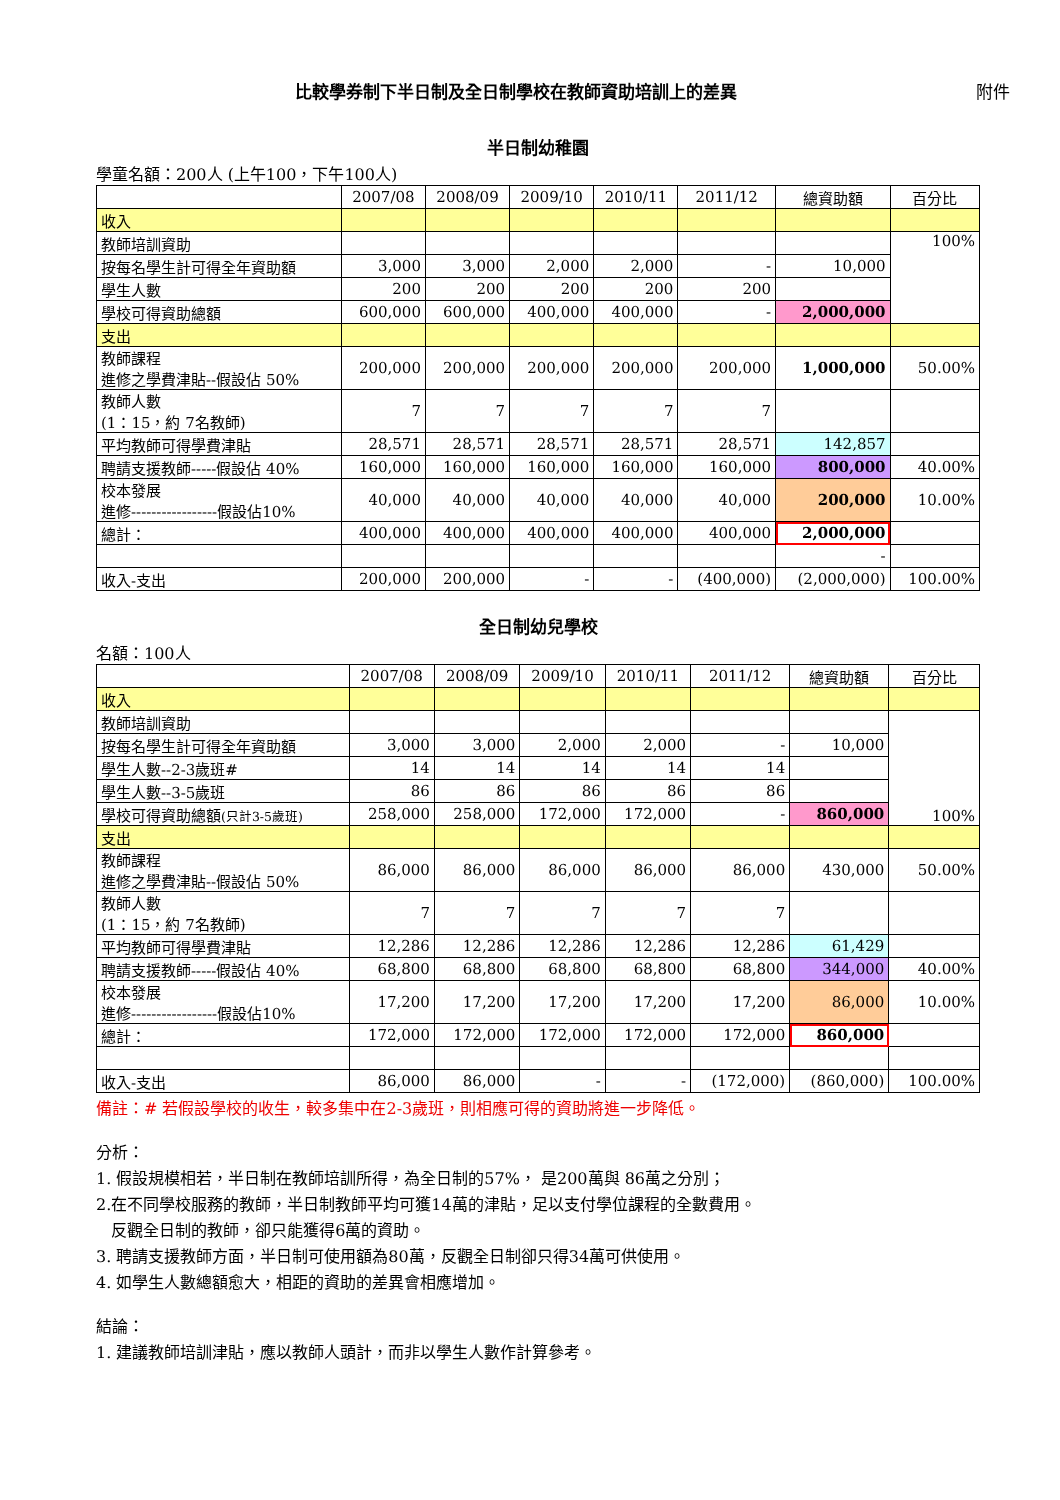比較學券制下半日制及全日制學校在教師資助培訓上的差異 附件
半日制幼稚園
學童名額：200人 (上午100，下午100人)
| | 2007/08 | 2008/09 | 2009/10 | 2010/11 | 2011/12 | 總資助額 | 百分比 |
| --- | --- | --- | --- | --- | --- | --- | --- |
| 收入 | | | | | | | |
| 教師培訓資助 | | | | | | | 100% |
| 按每名學生計可得全年資助額 | 3,000 | 3,000 | 2,000 | 2,000 | - | 10,000 | |
| 學生人數 | 200 | 200 | 200 | 200 | 200 | | |
| 學校可得資助總額 | 600,000 | 600,000 | 400,000 | 400,000 | - | 2,000,000 | |
| 支出 | | | | | | | |
| 教師課程 進修之學費津貼--假設佔 50% | 200,000 | 200,000 | 200,000 | 200,000 | 200,000 | 1,000,000 | 50.00% |
| 教師人數 (1：15，約 7名教師) | 7 | 7 | 7 | 7 | 7 | | |
| 平均教師可得學費津貼 | 28,571 | 28,571 | 28,571 | 28,571 | 28,571 | 142,857 | |
| 聘請支援教師-----假設佔 40% | 160,000 | 160,000 | 160,000 | 160,000 | 160,000 | 800,000 | 40.00% |
| 校本發展 進修-----------------假設佔10% | 40,000 | 40,000 | 40,000 | 40,000 | 40,000 | 200,000 | 10.00% |
| 總計： | 400,000 | 400,000 | 400,000 | 400,000 | 400,000 | 2,000,000 | |
| | | | | | | - | |
| 收入-支出 | 200,000 | 200,000 | - | - | (400,000) | (2,000,000) | 100.00% |
全日制幼兒學校
名額：100人
| | 2007/08 | 2008/09 | 2009/10 | 2010/11 | 2011/12 | 總資助額 | 百分比 |
| --- | --- | --- | --- | --- | --- | --- | --- |
| 收入 | | | | | | | |
| 教師培訓資助 | | | | | | | 100% |
| 按每名學生計可得全年資助額 | 3,000 | 3,000 | 2,000 | 2,000 | - | 10,000 | |
| 學生人數--2-3歲班# | 14 | 14 | 14 | 14 | 14 | | |
| 學生人數--3-5歲班 | 86 | 86 | 86 | 86 | 86 | | |
| 學校可得資助總額 (只計3-5歲班) | 258,000 | 258,000 | 172,000 | 172,000 | - | 860,000 | |
| 支出 | | | | | | | |
| 教師課程 進修之學費津貼--假設佔 50% | 86,000 | 86,000 | 86,000 | 86,000 | 86,000 | 430,000 | 50.00% |
| 教師人數 (1：15，約 7名教師) | 7 | 7 | 7 | 7 | 7 | | |
| 平均教師可得學費津貼 | 12,286 | 12,286 | 12,286 | 12,286 | 12,286 | 61,429 | |
| 聘請支援教師-----假設佔 40% | 68,800 | 68,800 | 68,800 | 68,800 | 68,800 | 344,000 | 40.00% |
| 校本發展 進修-----------------假設佔10% | 17,200 | 17,200 | 17,200 | 17,200 | 17,200 | 86,000 | 10.00% |
| 總計： | 172,000 | 172,000 | 172,000 | 172,000 | 172,000 | 860,000 | |
| 收入-支出 | 86,000 | 86,000 | - | - | (172,000) | (860,000) | 100.00% |
備註：# 若假設學校的收生，較多集中在2-3歲班，則相應可得的資助將進一步降低。
分析：
1. 假設規模相若，半日制在教師培訓所得，為全日制的57%， 是200萬與 86萬之分別；
2.在不同學校服務的教師，半日制教師平均可獲14萬的津貼，足以支付學位課程的全數費用。
反觀全日制的教師，卻只能獲得6萬的資助。
3. 聘請支援教師方面，半日制可使用額為80萬，反觀全日制卻只得34萬可供使用。
4. 如學生人數總額愈大，相距的資助的差異會相應增加。
結論：
1. 建議教師培訓津貼，應以教師人頭計，而非以學生人數作計算參考。